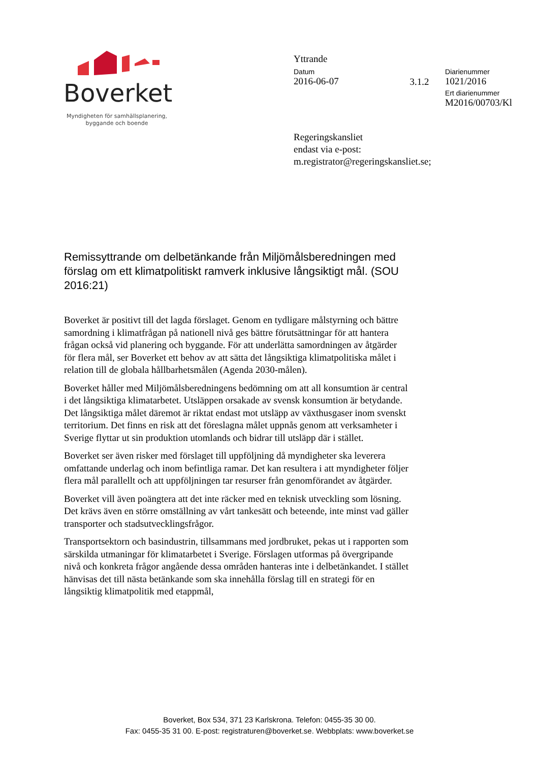Boverket
Myndigheten för samhällsplanering,
byggande och boende
Yttrande
Datum
2016-06-07
3.1.2
Diarienummer
1021/2016
Ert diarienummer
M2016/00703/Kl
Regeringskansliet
endast via e-post:
m.registrator@regeringskansliet.se;
Remissyttrande om delbetänkande från Miljömålsberedningen med förslag om ett klimatpolitiskt ramverk inklusive långsiktigt mål. (SOU 2016:21)
Boverket är positivt till det lagda förslaget. Genom en tydligare målstyrning och bättre samordning i klimatfrågan på nationell nivå ges bättre förutsättningar för att hantera frågan också vid planering och byggande. För att underlätta samordningen av åtgärder för flera mål, ser Boverket ett behov av att sätta det långsiktiga klimatpolitiska målet i relation till de globala hållbarhetsmålen (Agenda 2030-målen).
Boverket håller med Miljömålsberedningens bedömning om att all konsumtion är central i det långsiktiga klimatarbetet. Utsläppen orsakade av svensk konsumtion är betydande. Det långsiktiga målet däremot är riktat endast mot utsläpp av växthusgaser inom svenskt territorium. Det finns en risk att det föreslagna målet uppnås genom att verksamheter i Sverige flyttar ut sin produktion utomlands och bidrar till utsläpp där i stället.
Boverket ser även risker med förslaget till uppföljning då myndigheter ska leverera omfattande underlag och inom befintliga ramar. Det kan resultera i att myndigheter följer flera mål parallellt och att uppföljningen tar resurser från genomförandet av åtgärder.
Boverket vill även poängtera att det inte räcker med en teknisk utveckling som lösning. Det krävs även en större omställning av vårt tankesätt och beteende, inte minst vad gäller transporter och stadsutvecklingsfrågor.
Transportsektorn och basindustrin, tillsammans med jordbruket, pekas ut i rapporten som särskilda utmaningar för klimatarbetet i Sverige. Förslagen utformas på övergripande nivå och konkreta frågor angående dessa områden hanteras inte i delbetänkandet. I stället hänvisas det till nästa betänkande som ska innehålla förslag till en strategi för en långsiktig klimatpolitik med etappmål,
Boverket, Box 534, 371 23 Karlskrona. Telefon: 0455-35 30 00.
Fax: 0455-35 31 00. E-post: registraturen@boverket.se. Webbplats: www.boverket.se